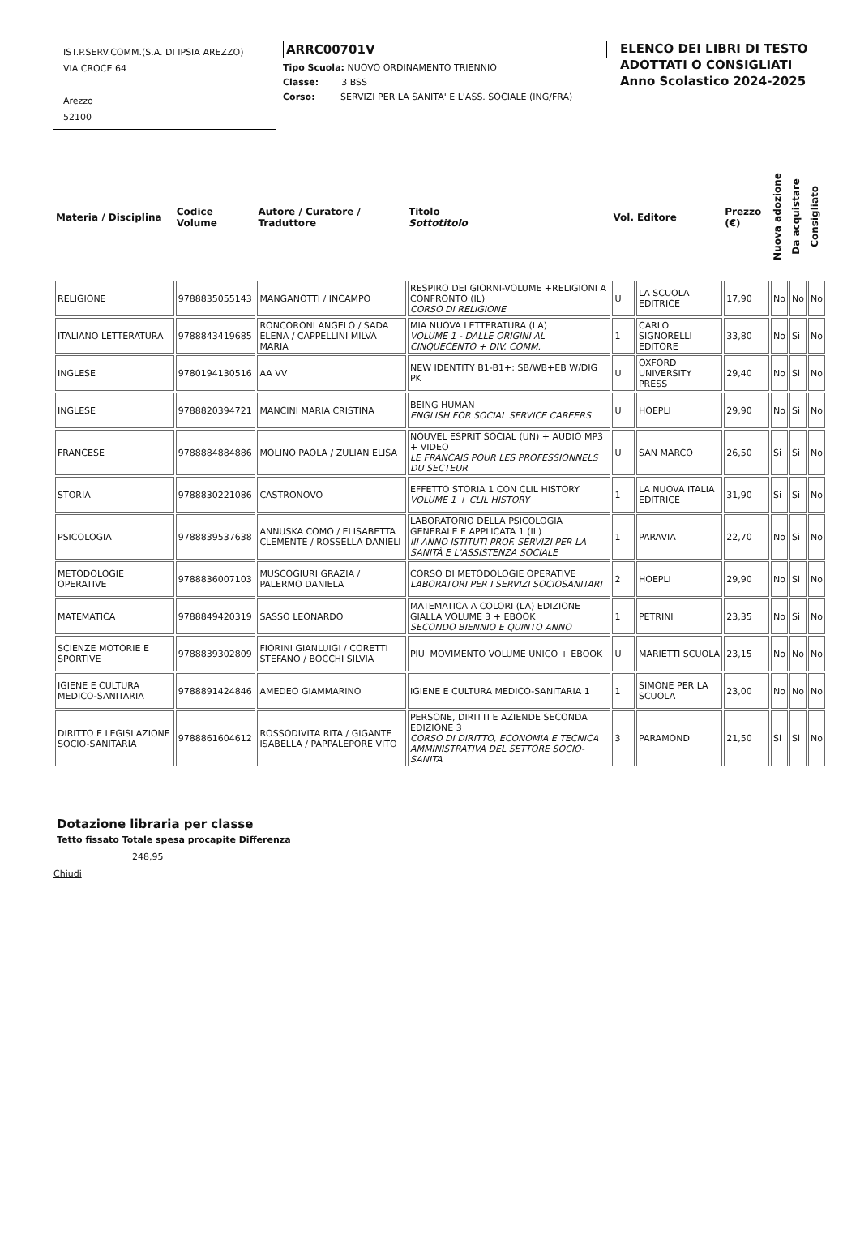IST.P.SERV.COMM.(S.A. DI IPSIA AREZZO)
VIA CROCE 64
Arezzo
52100
ARRC00701V
Tipo Scuola: NUOVO ORDINAMENTO TRIENNIO
Classe: 3 BSS
Corso: SERVIZI PER LA SANITA' E L'ASS. SOCIALE (ING/FRA)
ELENCO DEI LIBRI DI TESTO
ADOTTATI O CONSIGLIATI
Anno Scolastico 2024-2025
| Materia / Disciplina | Codice Volume | Autore / Curatore / Traduttore | Titolo Sottotitolo | Vol. | Editore | Prezzo (€) | Nuova adozione | Da acquistare | Consigliato |
| --- | --- | --- | --- | --- | --- | --- | --- | --- | --- |
| RELIGIONE | 9788835055143 | MANGANOTTI / INCAMPO | RESPIRO DEI GIORNI-VOLUME +RELIGIONI A CONFRONTO (IL) CORSO DI RELIGIONE | U | LA SCUOLA EDITRICE | 17,90 | No | No | No |
| ITALIANO LETTERATURA | 9788843419685 | RONCORONI ANGELO / SADA ELENA / CAPPELLINI MILVA MARIA | MIA NUOVA LETTERATURA (LA) VOLUME 1 - DALLE ORIGINI AL CINQUECENTO + DIV. COMM. | 1 | CARLO SIGNORELLI EDITORE | 33,80 | No | Si | No |
| INGLESE | 9780194130516 | AA VV | NEW IDENTITY B1-B1+: SB/WB+EB W/DIG PK | U | OXFORD UNIVERSITY PRESS | 29,40 | No | Si | No |
| INGLESE | 9788820394721 | MANCINI MARIA CRISTINA | BEING HUMAN ENGLISH FOR SOCIAL SERVICE CAREERS | U | HOEPLI | 29,90 | No | Si | No |
| FRANCESE | 9788884884886 | MOLINO PAOLA / ZULIAN ELISA | NOUVEL ESPRIT SOCIAL (UN) + AUDIO MP3 + VIDEO LE FRANCAIS POUR LES PROFESSIONNELS DU SECTEUR | U | SAN MARCO | 26,50 | Si | Si | No |
| STORIA | 9788830221086 | CASTRONOVO | EFFETTO STORIA 1 CON CLIL HISTORY VOLUME 1 + CLIL HISTORY | 1 | LA NUOVA ITALIA EDITRICE | 31,90 | Si | Si | No |
| PSICOLOGIA | 9788839537638 | ANNUSKA COMO / ELISABETTA CLEMENTE / ROSSELLA DANIELI | LABORATORIO DELLA PSICOLOGIA GENERALE E APPLICATA 1 (IL) III ANNO ISTITUTI PROF. SERVIZI PER LA SANITÀ E L'ASSISTENZA SOCIALE | 1 | PARAVIA | 22,70 | No | Si | No |
| METODOLOGIE OPERATIVE | 9788836007103 | MUSCOGIURI GRAZIA / PALERMO DANIELA | CORSO DI METODOLOGIE OPERATIVE LABORATORI PER I SERVIZI SOCIOSANITARI | 2 | HOEPLI | 29,90 | No | Si | No |
| MATEMATICA | 9788849420319 | SASSO LEONARDO | MATEMATICA A COLORI (LA) EDIZIONE GIALLA VOLUME 3 + EBOOK SECONDO BIENNIO E QUINTO ANNO | 1 | PETRINI | 23,35 | No | Si | No |
| SCIENZE MOTORIE E SPORTIVE | 9788839302809 | FIORINI GIANLUIGI / CORETTI STEFANO / BOCCHI SILVIA | PIU' MOVIMENTO VOLUME UNICO + EBOOK | U | MARIETTI SCUOLA | 23,15 | No | No | No |
| IGIENE E CULTURA MEDICO-SANITARIA | 9788891424846 | AMEDEO GIAMMARINO | IGIENE E CULTURA MEDICO-SANITARIA 1 | 1 | SIMONE PER LA SCUOLA | 23,00 | No | No | No |
| DIRITTO E LEGISLAZIONE SOCIO-SANITARIA | 9788861604612 | ROSSODIVITA RITA / GIGANTE ISABELLA / PAPPALEPORE VITO | PERSONE, DIRITTI E AZIENDE SECONDA EDIZIONE 3 CORSO DI DIRITTO, ECONOMIA E TECNICA AMMINISTRATIVA DEL SETTORE SOCIO-SANITA | 3 | PARAMOND | 21,50 | Si | Si | No |
Dotazione libraria per classe
Tetto fissato Totale spesa procapite Differenza
248,95
Chiudi